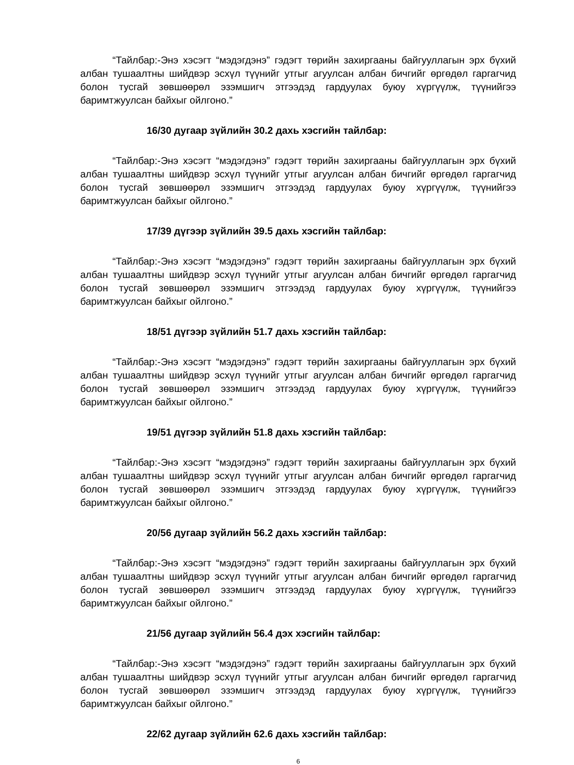“Тайлбар:-Энэ хэсэгт “мэдэгдэнэ” гэдэгт төрийн захиргааны байгууллагын эрх бүхий албан тушаалтны шийдвэр эсхүл түүнийг утгыг агуулсан албан бичгийг өргөдөл гаргагчид болон тусгай зөвшөөрөл эзэмшигч этгээдэд гардуулах буюу хүргүүлж, түүнийгээ баримтжуулсан байхыг ойлгоно.”
16/30 дугаар зүйлийн 30.2 дахь хэсгийн тайлбар:
“Тайлбар:-Энэ хэсэгт “мэдэгдэнэ” гэдэгт төрийн захиргааны байгууллагын эрх бүхий албан тушаалтны шийдвэр эсхүл түүнийг утгыг агуулсан албан бичгийг өргөдөл гаргагчид болон тусгай зөвшөөрөл эзэмшигч этгээдэд гардуулах буюу хүргүүлж, түүнийгээ баримтжуулсан байхыг ойлгоно.”
17/39 дүгээр зүйлийн 39.5 дахь хэсгийн тайлбар:
“Тайлбар:-Энэ хэсэгт “мэдэгдэнэ” гэдэгт төрийн захиргааны байгууллагын эрх бүхий албан тушаалтны шийдвэр эсхүл түүнийг утгыг агуулсан албан бичгийг өргөдөл гаргагчид болон тусгай зөвшөөрөл эзэмшигч этгээдэд гардуулах буюу хүргүүлж, түүнийгээ баримтжуулсан байхыг ойлгоно.”
18/51 дүгээр зүйлийн 51.7 дахь хэсгийн тайлбар:
“Тайлбар:-Энэ хэсэгт “мэдэгдэнэ” гэдэгт төрийн захиргааны байгууллагын эрх бүхий албан тушаалтны шийдвэр эсхүл түүнийг утгыг агуулсан албан бичгийг өргөдөл гаргагчид болон тусгай зөвшөөрөл эзэмшигч этгээдэд гардуулах буюу хүргүүлж, түүнийгээ баримтжуулсан байхыг ойлгоно.”
19/51 дүгээр зүйлийн 51.8 дахь хэсгийн тайлбар:
“Тайлбар:-Энэ хэсэгт “мэдэгдэнэ” гэдэгт төрийн захиргааны байгууллагын эрх бүхий албан тушаалтны шийдвэр эсхүл түүнийг утгыг агуулсан албан бичгийг өргөдөл гаргагчид болон тусгай зөвшөөрөл эзэмшигч этгээдэд гардуулах буюу хүргүүлж, түүнийгээ баримтжуулсан байхыг ойлгоно.”
20/56 дугаар зүйлийн 56.2 дахь хэсгийн тайлбар:
“Тайлбар:-Энэ хэсэгт “мэдэгдэнэ” гэдэгт төрийн захиргааны байгууллагын эрх бүхий албан тушаалтны шийдвэр эсхүл түүнийг утгыг агуулсан албан бичгийг өргөдөл гаргагчид болон тусгай зөвшөөрөл эзэмшигч этгээдэд гардуулах буюу хүргүүлж, түүнийгээ баримтжуулсан байхыг ойлгоно.”
21/56 дугаар зүйлийн 56.4 дэх хэсгийн тайлбар:
“Тайлбар:-Энэ хэсэгт “мэдэгдэнэ” гэдэгт төрийн захиргааны байгууллагын эрх бүхий албан тушаалтны шийдвэр эсхүл түүнийг утгыг агуулсан албан бичгийг өргөдөл гаргагчид болон тусгай зөвшөөрөл эзэмшигч этгээдэд гардуулах буюу хүргүүлж, түүнийгээ баримтжуулсан байхыг ойлгоно.”
22/62 дугаар зүйлийн 62.6 дахь хэсгийн тайлбар:
6